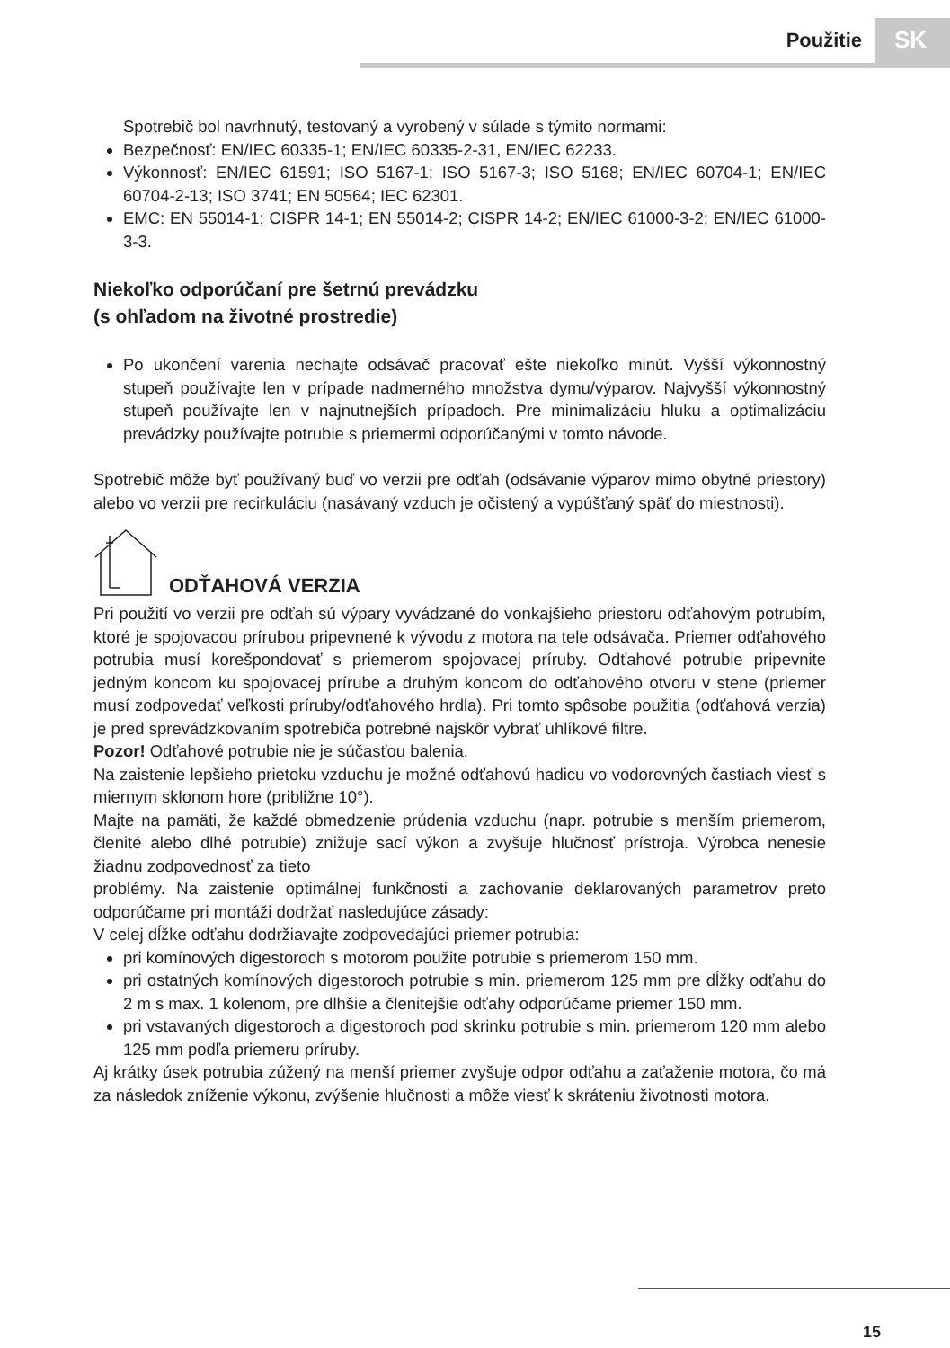Použitie SK
Spotrebič bol navrhnutý, testovaný a vyrobený v súlade s týmito normami:
Bezpečnosť: EN/IEC 60335-1; EN/IEC 60335-2-31, EN/IEC 62233.
Výkonnosť: EN/IEC 61591; ISO 5167-1; ISO 5167-3; ISO 5168; EN/IEC 60704-1; EN/IEC 60704-2-13; ISO 3741; EN 50564; IEC 62301.
EMC: EN 55014-1; CISPR 14-1; EN 55014-2; CISPR 14-2; EN/IEC 61000-3-2; EN/IEC 61000-3-3.
Niekoľko odporúčaní pre šetrnú prevádzku
(s ohľadom na životné prostredie)
Po ukončení varenia nechajte odsávač pracovať ešte niekoľko minút. Vyšší výkonnostný stupeň používajte len v prípade nadmerného množstva dymu/výparov. Najvyšší výkonnostný stupeň používajte len v najnutnejších prípadoch. Pre minimalizáciu hluku a optimalizáciu prevádzky používajte potrubie s priemermi odporúčanými v tomto návode.
Spotrebič môže byť používaný buď vo verzii pre odťah (odsávanie výparov mimo obytné priestory) alebo vo verzii pre recirkuláciu (nasávaný vzduch je očistený a vypúšťaný späť do miestnosti).
ODŤAHOVÁ VERZIA
Pri použití vo verzii pre odťah sú výpary vyvádzané do vonkajšieho priestoru odťahovým potrubím, ktoré je spojovacou prírubou pripevnené k vývodu z motora na tele odsávača. Priemer odťahového potrubia musí korešpondovať s priemerom spojovacej príruby. Odťahové potrubie pripevnite jedným koncom ku spojovacej prírube a druhým koncom do odťahového otvoru v stene (priemer musí zodpovedať veľkosti príruby/odťahového hrdla). Pri tomto spôsobe použitia (odťahová verzia) je pred sprevádzkovaním spotrebiča potrebné najskôr vybrať uhlíkové filtre.
Pozor! Odťahové potrubie nie je súčasťou balenia.
Na zaistenie lepšieho prietoku vzduchu je možné odťahovú hadicu vo vodorovných častiach viesť s miernym sklonom hore (približne 10°).
Majte na pamäti, že každé obmedzenie prúdenia vzduchu (napr. potrubie s menším priemerom, členité alebo dlhé potrubie) znižuje sací výkon a zvyšuje hlučnosť prístroja. Výrobca nenesie žiadnu zodpovednosť za tieto
problémy. Na zaistenie optimálnej funkčnosti a zachovanie deklarovaných parametrov preto odporúčame pri montáži dodržať nasledujúce zásady:
V celej dĺžke odťahu dodržiavajte zodpovedajúci priemer potrubia:
pri komínových digestoroch s motorom použite potrubie s priemerom 150 mm.
pri ostatných komínových digestoroch potrubie s min. priemerom 125 mm pre dĺžky odťahu do 2 m s max. 1 kolenom, pre dlhšie a členitejšie odťahy odporúčame priemer 150 mm.
pri vstavaných digestoroch a digestoroch pod skrinku potrubie s min. priemerom 120 mm alebo 125 mm podľa priemeru príruby.
Aj krátky úsek potrubia zúžený na menší priemer zvyšuje odpor odťahu a zaťaženie motora, čo má za následok zníženie výkonu, zvýšenie hlučnosti a môže viesť k skráteniu životnosti motora.
15